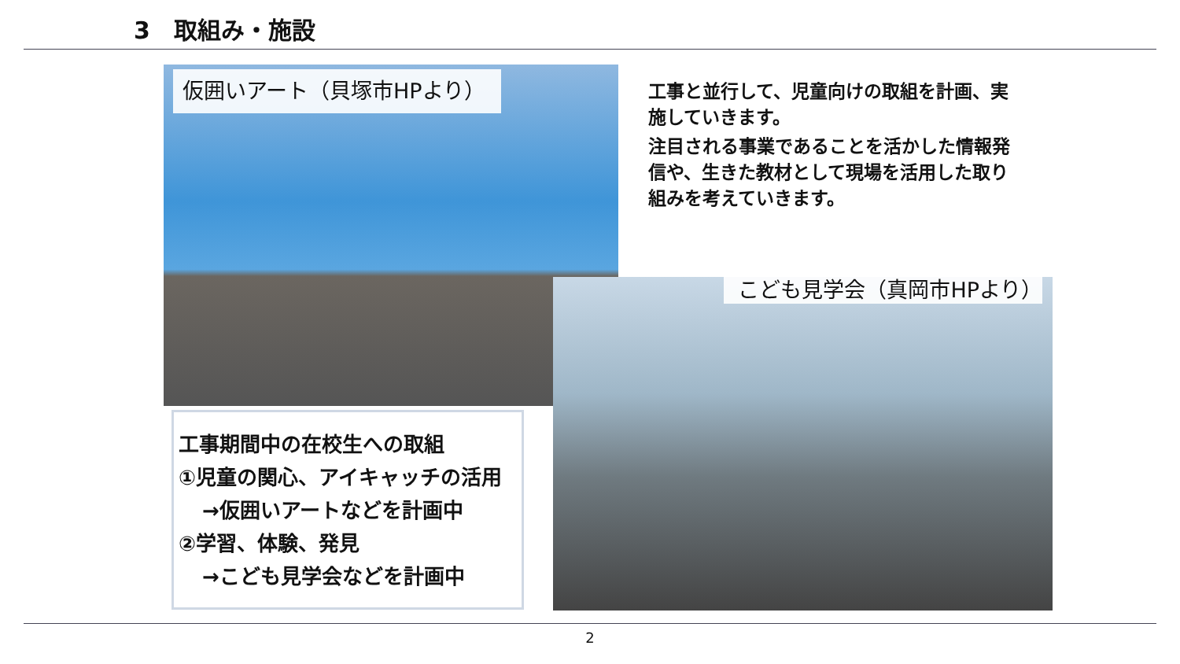3　取組み・施設
仮囲いアート（貝塚市HPより）
工事と並行して、児童向けの取組を計画、実施していきます。
注目される事業であることを活かした情報発信や、生きた教材として現場を活用した取り組みを考えていきます。
こども見学会（真岡市HPより）
工事期間中の在校生への取組
①児童の関心、アイキャッチの活用
→仮囲いアートなどを計画中
②学習、体験、発見
→こども見学会などを計画中
2